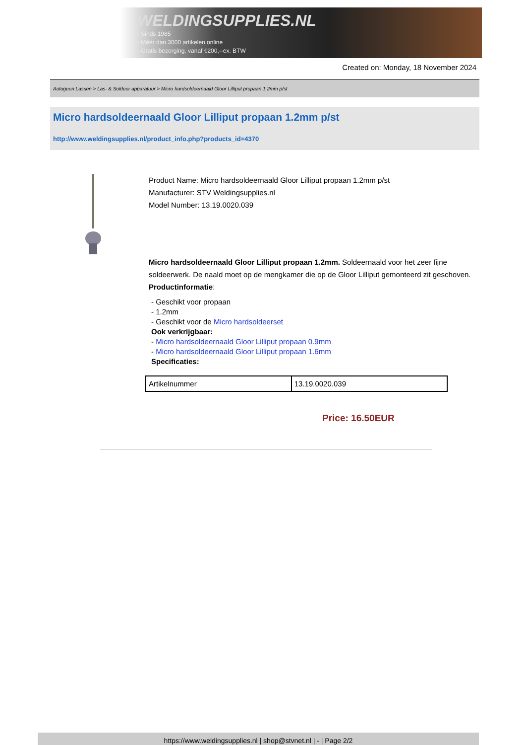WELDINGSUPPLIES.NL
- Sinds 1985
- Méér dan 3000 artikelen online
- Gratis bezorging, vanaf €200,--ex. BTW
Created on: Monday, 18 November 2024
Autogeen Lassen > Las- & Soldeer apparatuur > Micro hardsoldeernaald Gloor Lilliput propaan 1.2mm p/st
Micro hardsoldeernaald Gloor Lilliput propaan 1.2mm p/st
http://www.weldingsupplies.nl/product_info.php?products_id=4370
Product Name: Micro hardsoldeernaald Gloor Lilliput propaan 1.2mm p/st
Manufacturer: STV Weldingsupplies.nl
Model Number: 13.19.0020.039
Micro hardsoldeernaald Gloor Lilliput propaan 1.2mm. Soldeernaald voor het zeer fijne soldeerwerk. De naald moet op de mengkamer die op de Gloor Lilliput gemonteerd zit geschoven.
Productinformatie:
- Geschikt voor propaan
- 1.2mm
- Geschikt voor de Micro hardsoldeerset
Ook verkrijgbaar:
- Micro hardsoldeernaald Gloor Lilliput propaan 0.9mm
- Micro hardsoldeernaald Gloor Lilliput propaan 1.6mm
Specificaties:
| Artikelnummer | 13.19.0020.039 |
Price: 16.50EUR
https://www.weldingsupplies.nl | shop@stvnet.nl | - | Page 2/2